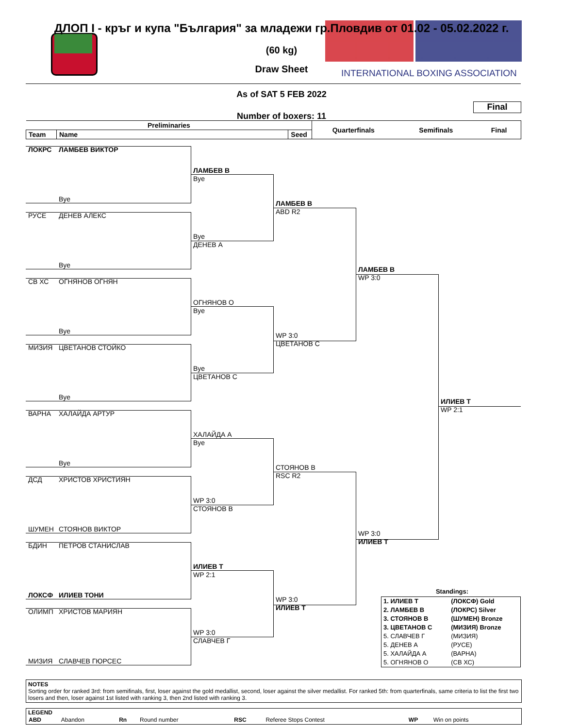ДЛОП I - кръг и купа "България" за младежи гр.Пловдив от 01.02 - 05.02.2022 г.
(60 kg)
Draw Sheet
INTERNATIONAL BOXING ASSOCIATION
As of SAT 5 FEB 2022
Final
Number of boxers: 11
| Preliminaries | | | Quarterfinals | Semifinals | Final |
| Team | Name | Seed | | | |
ЛОКРС
ЛАМБЕВ ВИКТОР
ЛАМБЕВ В
Bye
Bye
ЛАМБЕВ В
ABD R2
РУСЕ
ДЕНЕВ АЛЕКС
Bye
ДЕНЕВ А
Bye
ЛАМБЕВ В
WP 3:0
СВ ХС
ОГНЯНОВ ОГНЯН
ОГНЯНОВ О
Bye
Bye
WP 3:0
ЦВЕТАНОВ С
МИЗИЯ
ЦВЕТАНОВ СТОЙКО
Bye
ЦВЕТАНОВ С
Bye
ИЛИЕВ Т
WP 2:1
ВАРНА
ХАЛАЙДА АРТУР
ХАЛАЙДА А
Bye
Bye
СТОЯНОВ В
RSC R2
ДСД
ХРИСТОВ ХРИСТИЯН
WP 3:0
СТОЯНОВ В
ШУМЕН
СТОЯНОВ ВИКТОР
WP 3:0
ИЛИЕВ Т
БДИН
ПЕТРОВ СТАНИСЛАВ
ИЛИЕВ Т
WP 2:1
ЛОКСФ
ИЛИЕВ ТОНИ
WP 3:0
Standings:
| 1. ИЛИЕВ Т | (ЛОКСФ) Gold |
| 2. ЛАМБЕВ В | (ЛОКРС) Silver |
| 3. СТОЯНОВ В | (ШУМЕН) Bronze |
| 3. ЦВЕТАНОВ С | (МИЗИЯ) Bronze |
| 5. СЛАВЧЕВ Г | (МИЗИЯ) |
| 5. ДЕНЕВ А | (РУСЕ) |
| 5. ХАЛАЙДА А | (ВАРНА) |
| 5. ОГНЯНОВ О | (СВ ХС) |
ИЛИЕВ Т
ОЛИМП
ХРИСТОВ МАРИЯН
WP 3:0
СЛАВЧЕВ Г
МИЗИЯ
СЛАВЧЕВ ГЮРСЕС
NOTES
Sorting order for ranked 3rd: from semifinals, first, loser against the gold medallist, second, loser against the silver medallist. For ranked 5th: from quarterfinals, same criteria to list the first two losers and then, loser against 1st listed with ranking 3, then 2nd listed with ranking 3.
LEGEND
| ABD | Abandon | Rn | Round number | RSC | Referee Stops Contest | WP | Win on points |